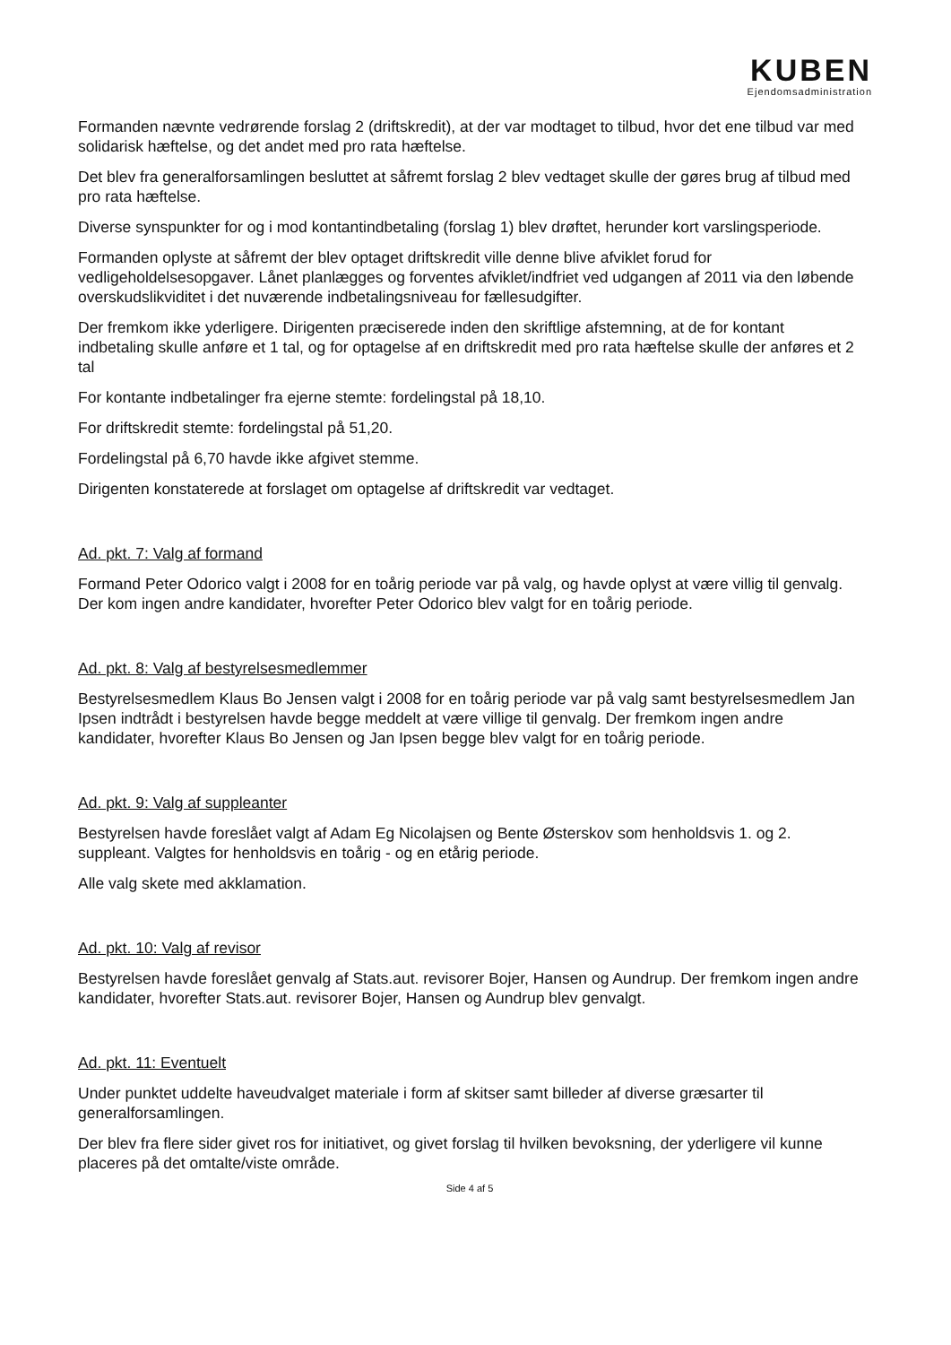KUBEN
Ejendomsadministration
Formanden nævnte vedrørende forslag 2 (driftskredit), at der var modtaget to tilbud, hvor det ene tilbud var med solidarisk hæftelse, og det andet med pro rata hæftelse.
Det blev fra generalforsamlingen besluttet at såfremt forslag 2 blev vedtaget skulle der gøres brug af tilbud med pro rata hæftelse.
Diverse synspunkter for og i mod kontantindbetaling (forslag 1) blev drøftet, herunder kort varslingsperiode.
Formanden oplyste at såfremt der blev optaget driftskredit ville denne blive afviklet forud for vedligeholdelsesopgaver. Lånet planlægges og forventes afviklet/indfriet ved udgangen af 2011 via den løbende overskudslikviditet i det nuværende indbetalingsniveau for fællesudgifter.
Der fremkom ikke yderligere. Dirigenten præciserede inden den skriftlige afstemning, at de for kontant indbetaling skulle anføre et 1 tal, og for optagelse af en driftskredit med pro rata hæftelse skulle der anføres et 2 tal
For kontante indbetalinger fra ejerne stemte: fordelingstal på 18,10.
For driftskredit stemte: fordelingstal på 51,20.
Fordelingstal på 6,70 havde ikke afgivet stemme.
Dirigenten konstaterede at forslaget om optagelse af driftskredit var vedtaget.
Ad. pkt. 7: Valg af formand
Formand Peter Odorico valgt i 2008 for en toårig periode var på valg, og havde oplyst at være villig til genvalg. Der kom ingen andre kandidater, hvorefter Peter Odorico blev valgt for en toårig periode.
Ad. pkt. 8: Valg af bestyrelsesmedlemmer
Bestyrelsesmedlem Klaus Bo Jensen valgt i 2008 for en toårig periode var på valg samt bestyrelsesmedlem Jan Ipsen indtrådt i bestyrelsen havde begge meddelt at være villige til genvalg. Der fremkom ingen andre kandidater, hvorefter Klaus Bo Jensen og Jan Ipsen begge blev valgt for en toårig periode.
Ad. pkt. 9: Valg af suppleanter
Bestyrelsen havde foreslået valgt af Adam Eg Nicolajsen og Bente Østerskov som henholdsvis 1. og 2. suppleant. Valgtes for henholdsvis en toårig - og en etårig periode.
Alle valg skete med akklamation.
Ad. pkt. 10: Valg af revisor
Bestyrelsen havde foreslået genvalg af Stats.aut. revisorer Bojer, Hansen og Aundrup. Der fremkom ingen andre kandidater, hvorefter Stats.aut. revisorer Bojer, Hansen og Aundrup blev genvalgt.
Ad. pkt. 11: Eventuelt
Under punktet uddelte haveudvalget materiale i form af skitser samt billeder af diverse græsarter til generalforsamlingen.
Der blev fra flere sider givet ros for initiativet, og givet forslag til hvilken bevoksning, der yderligere vil kunne placeres på det omtalte/viste område.
Side 4 af 5